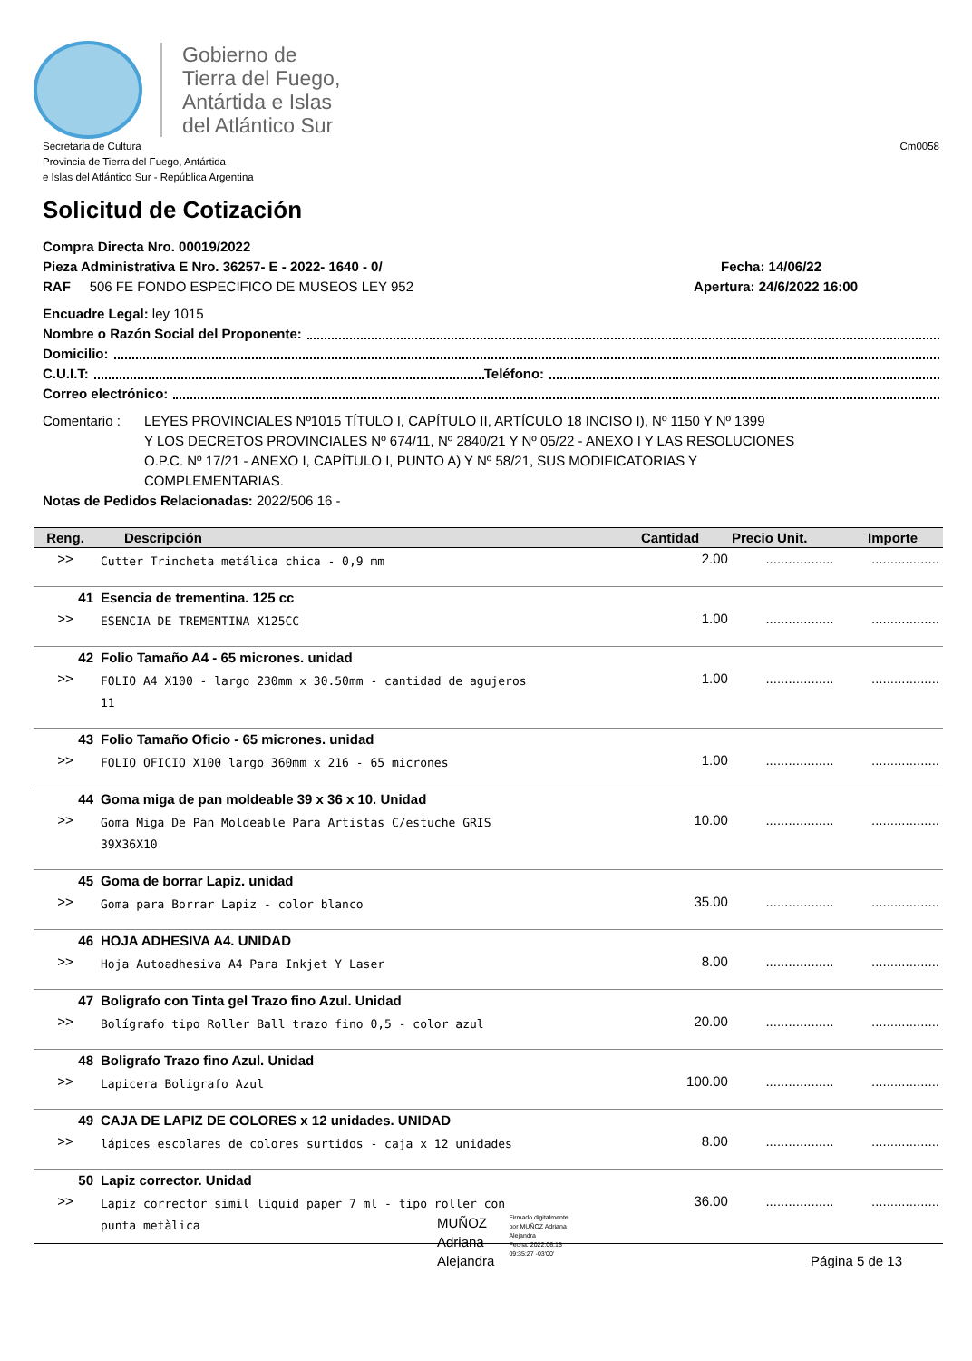Gobierno de
Tierra del Fuego,
Antártida e Islas
del Atlántico Sur
Secretaria de Cultura
Provincia de Tierra del Fuego, Antártida
e Islas del Atlántico Sur - República Argentina
Cm0058
Solicitud de Cotización
Compra Directa Nro. 00019/2022
Pieza Administrativa E Nro. 36257- E - 2022- 1640 - 0/ Fecha: 14/06/22
RAF 506 FE FONDO ESPECIFICO DE MUSEOS LEY 952 Apertura: 24/6/2022 16:00
Encuadre Legal: ley 1015
Nombre o Razón Social del Proponente:
Domicilio:
C.U.I.T: Teléfono:
Correo electrónico:
Comentario : LEYES PROVINCIALES Nº1015 TÍTULO I, CAPÍTULO II, ARTÍCULO 18 INCISO I), Nº 1150 Y Nº 1399
Y LOS DECRETOS PROVINCIALES Nº 674/11, Nº 2840/21 Y Nº 05/22 - ANEXO I Y LAS RESOLUCIONES
O.P.C. Nº 17/21 - ANEXO I, CAPÍTULO I, PUNTO A) Y Nº 58/21, SUS MODIFICATORIAS Y
COMPLEMENTARIAS.
Notas de Pedidos Relacionadas: 2022/506 16 -
| Reng. | Descripción | Cantidad | Precio Unit. | Importe |
| --- | --- | --- | --- | --- |
| >> | Cutter Trincheta metálica chica - 0,9 mm | 2.00 | .................. | .................. |
| 41 | Esencia de trementina. 125 cc | | | |
| >> | ESENCIA DE TREMENTINA X125CC | 1.00 | .................. | .................. |
| 42 | Folio Tamaño A4 - 65 micrones. unidad | | | |
| >> | FOLIO A4 X100 - largo 230mm x 30.50mm - cantidad de agujeros 11 | 1.00 | .................. | .................. |
| 43 | Folio Tamaño Oficio - 65 micrones. unidad | | | |
| >> | FOLIO OFICIO X100 largo 360mm x 216 - 65 micrones | 1.00 | .................. | .................. |
| 44 | Goma miga de pan moldeable 39 x 36 x 10. Unidad | | | |
| >> | Goma Miga De Pan Moldeable Para Artistas C/estuche GRIS 39X36X10 | 10.00 | .................. | .................. |
| 45 | Goma de borrar Lapiz. unidad | | | |
| >> | Goma para Borrar Lapiz - color blanco | 35.00 | .................. | .................. |
| 46 | HOJA ADHESIVA A4. UNIDAD | | | |
| >> | Hoja Autoadhesiva A4 Para Inkjet Y Laser | 8.00 | .................. | .................. |
| 47 | Boligrafo con Tinta gel Trazo fino Azul. Unidad | | | |
| >> | Bolígrafo tipo Roller Ball trazo fino 0,5 - color azul | 20.00 | .................. | .................. |
| 48 | Boligrafo Trazo fino Azul. Unidad | | | |
| >> | Lapicera Boligrafo Azul | 100.00 | .................. | .................. |
| 49 | CAJA DE LAPIZ DE COLORES x 12 unidades. UNIDAD | | | |
| >> | lápices escolares de colores surtidos - caja x 12 unidades | 8.00 | .................. | .................. |
| 50 | Lapiz corrector. Unidad | | | |
| >> | Lapiz corrector simil liquid paper 7 ml - tipo roller con punta metàlica | 36.00 | .................. | .................. |
MUÑOZ
Adriana
Alejandra
Firmado digitalmente
por MUÑOZ Adriana
Alejandra
Fecha: 2022.06.15
09:35:27 -03'00'
Página 5 de 13